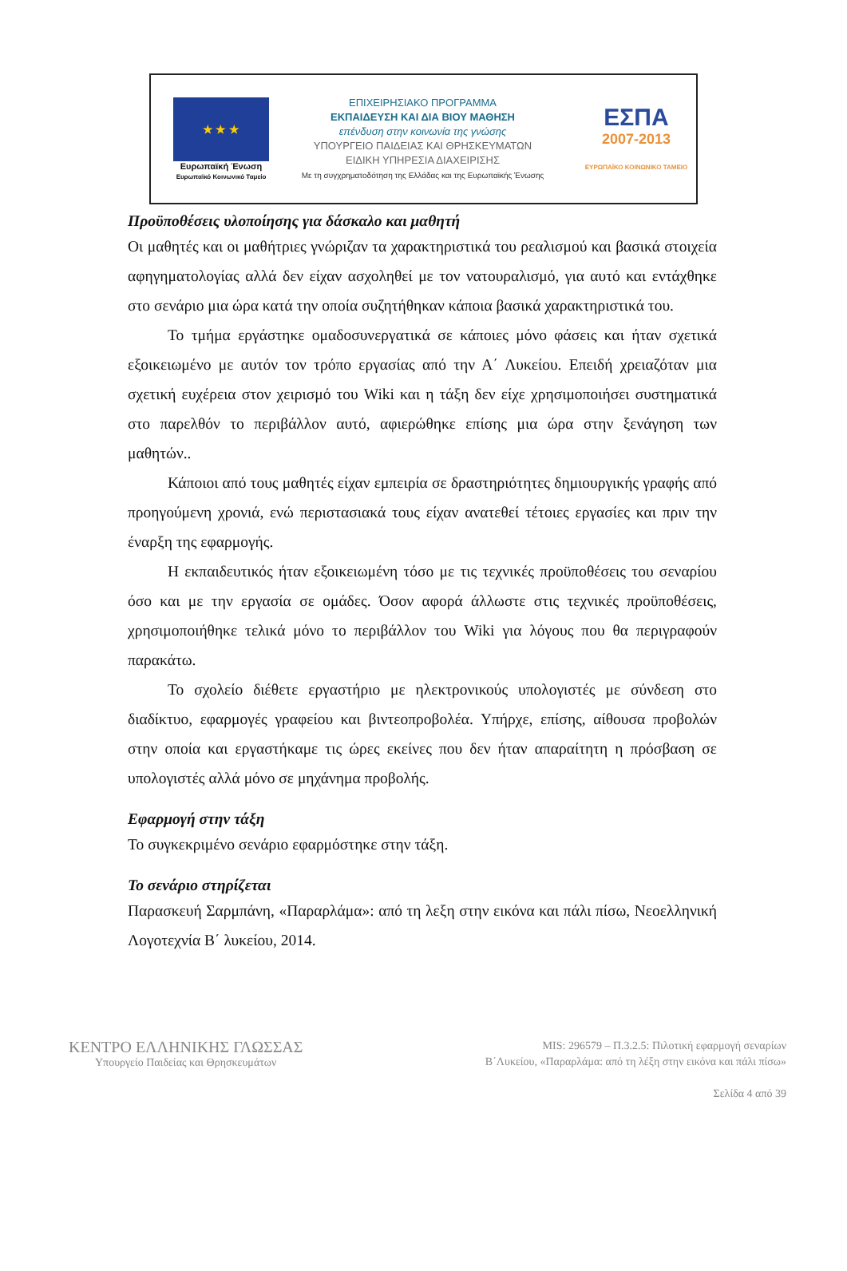★ ★ ★
Ευρωπαϊκή Ένωση
Ευρωπαϊκό Κοινωνικό Ταμείο
ΕΠΙΧΕΙΡΗΣΙΑΚΟ ΠΡΟΓΡΑΜΜΑ
ΕΚΠΑΙΔΕΥΣΗ ΚΑΙ ΔΙΑ ΒΙΟΥ ΜΑΘΗΣΗ
επένδυση στην κοινωνία της γνώσης
ΥΠΟΥΡΓΕΙΟ ΠΑΙΔΕΙΑΣ ΚΑΙ ΘΡΗΣΚΕΥΜΑΤΩΝ
ΕΙΔΙΚΗ ΥΠΗΡΕΣΙΑ ΔΙΑΧΕΙΡΙΣΗΣ
Με τη συγχρηματοδότηση της Ελλάδας και της Ευρωπαϊκής Ένωσης
ΕΣΠΑ
2007-2013
ΕΥΡΩΠΑΪΚΟ ΚΟΙΝΩΝΙΚΟ ΤΑΜΕΙΟ
Προϋποθέσεις υλοποίησης για δάσκαλο και μαθητή
Οι μαθητές και οι μαθήτριες γνώριζαν τα χαρακτηριστικά του ρεαλισμού και βασικά στοιχεία αφηγηματολογίας αλλά δεν είχαν ασχοληθεί με τον νατουραλισμό, για αυτό και εντάχθηκε στο σενάριο μια ώρα κατά την οποία συζητήθηκαν κάποια βασικά χαρακτηριστικά του.
Το τμήμα εργάστηκε ομαδοσυνεργατικά σε κάποιες μόνο φάσεις και ήταν σχετικά εξοικειωμένο με αυτόν τον τρόπο εργασίας από την Α΄ Λυκείου. Επειδή χρειαζόταν μια σχετική ευχέρεια στον χειρισμό του Wiki και η τάξη δεν είχε χρησιμοποιήσει συστηματικά στο παρελθόν το περιβάλλον αυτό, αφιερώθηκε επίσης μια ώρα στην ξενάγηση των μαθητών..
Κάποιοι από τους μαθητές είχαν εμπειρία σε δραστηριότητες δημιουργικής γραφής από προηγούμενη χρονιά, ενώ περιστασιακά τους είχαν ανατεθεί τέτοιες εργασίες και πριν την έναρξη της εφαρμογής.
Η εκπαιδευτικός ήταν εξοικειωμένη τόσο με τις τεχνικές προϋποθέσεις του σεναρίου όσο και με την εργασία σε ομάδες. Όσον αφορά άλλωστε στις τεχνικές προϋποθέσεις, χρησιμοποιήθηκε τελικά μόνο το περιβάλλον του Wiki για λόγους που θα περιγραφούν παρακάτω.
Το σχολείο διέθετε εργαστήριο με ηλεκτρονικούς υπολογιστές με σύνδεση στο διαδίκτυο, εφαρμογές γραφείου και βιντεοπροβολέα. Υπήρχε, επίσης, αίθουσα προβολών στην οποία και εργαστήκαμε τις ώρες εκείνες που δεν ήταν απαραίτητη η πρόσβαση σε υπολογιστές αλλά μόνο σε μηχάνημα προβολής.
Εφαρμογή στην τάξη
Το συγκεκριμένο σενάριο εφαρμόστηκε στην τάξη.
Το σενάριο στηρίζεται
Παρασκευή Σαρμπάνη, «Παραρλάμα»: από τη λεξη στην εικόνα και πάλι πίσω, Νεοελληνική Λογοτεχνία Β΄ λυκείου, 2014.
ΚΕΝΤΡΟ ΕΛΛΗΝΙΚΗΣ ΓΛΩΣΣΑΣ
Υπουργείο Παιδείας και Θρησκευμάτων
MIS: 296579 – Π.3.2.5: Πιλοτική εφαρμογή σεναρίων
Β΄Λυκείου, «Παραρλάμα: από τη λέξη στην εικόνα και πάλι πίσω»
Σελίδα 4 από 39